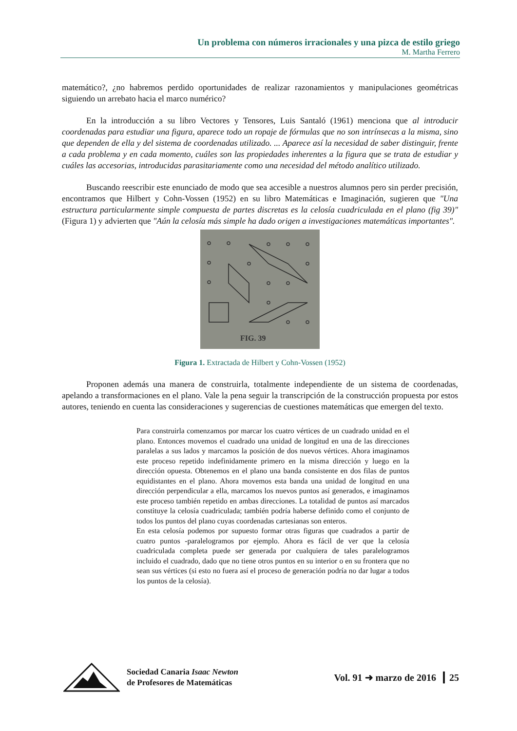Un problema con números irracionales y una pizca de estilo griego
M. Martha Ferrero
matemático?, ¿no habremos perdido oportunidades de realizar razonamientos y manipulaciones geométricas siguiendo un arrebato hacia el marco numérico?
En la introducción a su libro Vectores y Tensores, Luis Santaló (1961) menciona que al introducir coordenadas para estudiar una figura, aparece todo un ropaje de fórmulas que no son intrínsecas a la misma, sino que dependen de ella y del sistema de coordenadas utilizado. ... Aparece así la necesidad de saber distinguir, frente a cada problema y en cada momento, cuáles son las propiedades inherentes a la figura que se trata de estudiar y cuáles las accesorias, introducidas parasitariamente como una necesidad del método analítico utilizado.
Buscando reescribir este enunciado de modo que sea accesible a nuestros alumnos pero sin perder precisión, encontramos que Hilbert y Cohn-Vossen (1952) en su libro Matemáticas e Imaginación, sugieren que "Una estructura particularmente simple compuesta de partes discretas es la celosía cuadriculada en el plano (fig 39)" (Figura 1) y advierten que "Aún la celosía más simple ha dado origen a investigaciones matemáticas importantes".
FIG. 39
Figura 1. Extractada de Hilbert y Cohn-Vossen (1952)
Proponen además una manera de construirla, totalmente independiente de un sistema de coordenadas, apelando a transformaciones en el plano. Vale la pena seguir la transcripción de la construcción propuesta por estos autores, teniendo en cuenta las consideraciones y sugerencias de cuestiones matemáticas que emergen del texto.
Para construirla comenzamos por marcar los cuatro vértices de un cuadrado unidad en el plano. Entonces movemos el cuadrado una unidad de longitud en una de las direcciones paralelas a sus lados y marcamos la posición de dos nuevos vértices. Ahora imaginamos este proceso repetido indefinidamente primero en la misma dirección y luego en la dirección opuesta. Obtenemos en el plano una banda consistente en dos filas de puntos equidistantes en el plano. Ahora movemos esta banda una unidad de longitud en una dirección perpendicular a ella, marcamos los nuevos puntos así generados, e imaginamos este proceso también repetido en ambas direcciones. La totalidad de puntos así marcados constituye la celosía cuadriculada; también podría haberse definido como el conjunto de todos los puntos del plano cuyas coordenadas cartesianas son enteros.
En esta celosía podemos por supuesto formar otras figuras que cuadrados a partir de cuatro puntos -paralelogramos por ejemplo. Ahora es fácil de ver que la celosía cuadriculada completa puede ser generada por cualquiera de tales paralelogramos incluido el cuadrado, dado que no tiene otros puntos en su interior o en su frontera que no sean sus vértices (si esto no fuera así el proceso de generación podría no dar lugar a todos los puntos de la celosía).
Sociedad Canaria Isaac Newton
de Profesores de Matemáticas
Vol. 91 ➜ marzo de 2016 ┃ 25